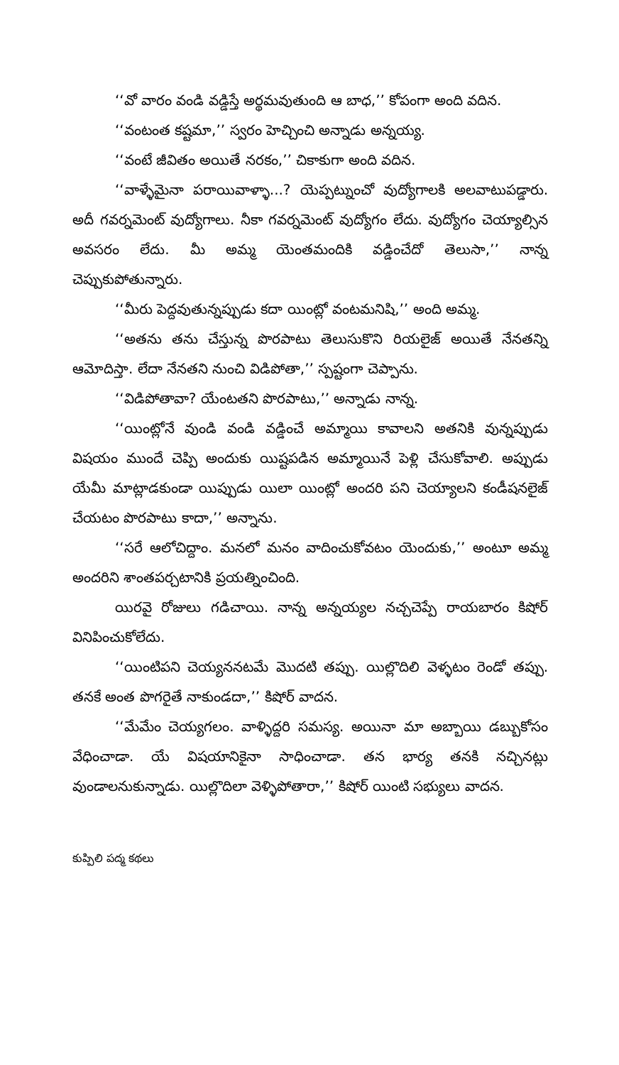‘‘వో వారం వండి వడ్డిస్తే అర్థమవుతుంది ఆ బాధ,’’ కోపంగా అంది వదిన.
‘‘వంటంత కష్టమా,’’ స్వరం హెచ్చించి అన్నాడు అన్నయ్య.
‘‘వంటే జీవితం అయితే నరకం,’’ చికాకుగా అంది వదిన.
‘‘వాళ్ళేమైనా పరాయివాళ్ళా...? యెప్పట్నుంచో వుద్యోగాలకి అలవాటుపడ్డారు. అదీ గవర్నమెంట్ వుద్యోగాలు. నీకా గవర్నమెంట్ వుద్యోగం లేదు. వుద్యోగం చెయ్యాల్సిన అవసరం లేదు. మీ అమ్మ యెంతమందికి వడ్డించేదో తెలుసా,’’ నాన్న చెప్పుకుపోతున్నారు.
‘‘మీరు పెద్దవుతున్నప్పుడు కదా యింట్లో వంటమనిషి,’’ అంది అమ్మ.
‘‘అతను తను చేస్తున్న పొరపాటు తెలుసుకొని రియలైజ్ అయితే నేనతన్ని ఆమోదిస్తా. లేదా నేనతని నుంచి విడిపోతా,’’ స్పష్టంగా చెప్పాను.
‘‘విడిపోతావా? యేంటతని పొరపాటు,’’ అన్నాడు నాన్న.
‘‘యింట్లోనే వుండి వండి వడ్డించే అమ్మాయి కావాలని అతనికి వున్నప్పుడు విషయం ముందే చెప్పి అందుకు యిష్టపడిన అమ్మాయినే పెళ్లి చేసుకోవాలి. అప్పుడు యేమీ మాట్లాడకుండా యిప్పుడు యిలా యింట్లో అందరి పని చెయ్యాలని కండీషనలైజ్ చేయటం పొరపాటు కాదా,’’ అన్నాను.
‘‘సరే ఆలోచిద్దాం. మనలో మనం వాదించుకోవటం యెందుకు,’’ అంటూ అమ్మ అందరిని శాంతపర్చటానికి ప్రయత్నించింది.
యిరవై రోజులు గడిచాయి. నాన్న అన్నయ్యల నచ్చచెప్పే రాయబారం కిషోర్ వినిపించుకోలేదు.
‘‘యింటిపని చెయ్యననటమే మొదటి తప్పు. యిల్లొదిలి వెళ్ళటం రెండో తప్పు. తనకే అంత పొగరైతే నాకుండదా,’’ కిషోర్ వాదన.
‘‘మేమేం చెయ్యగలం. వాళ్ళిద్దరి సమస్య. అయినా మా అబ్బాయి డబ్బుకోసం వేధించాడా. యే విషయానికైనా సాధించాడా. తన భార్య తనకి నచ్చినట్లు వుండాలనుకున్నాడు. యిల్లొదిలా వెళ్ళిపోతారా,’’ కిషోర్ యింటి సభ్యులు వాదన.
కుప్పిలి పద్మ కథలు